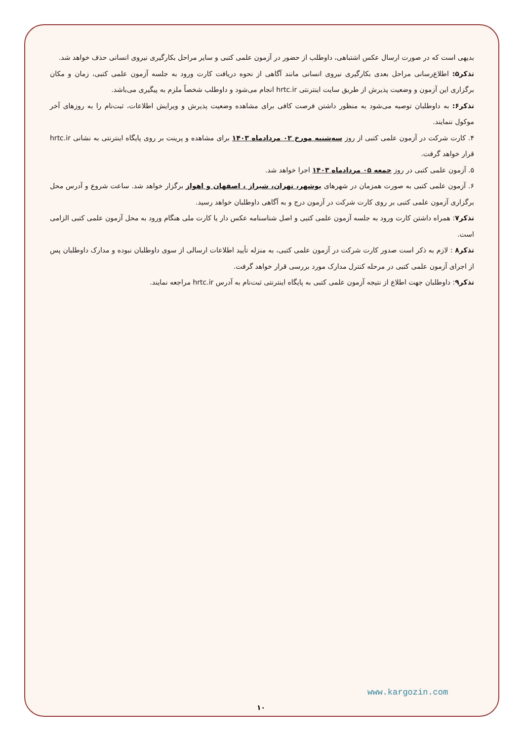بدیهی است که در صورت ارسال عکس اشتباهی، داوطلب از حضور در آزمون علمی کتبی و سایر مراحل بکارگیری نیروی انسانی حذف خواهد شد.
تذکر۵: اطلاع‌رسانی مراحل بعدی بکارگیری نیروی انسانی مانند آگاهی از نحوه دریافت کارت ورود به جلسه آزمون علمی کتبی، زمان و مکان برگزاری این آزمون و وضعیت پذیرش از طریق سایت اینترنتی hrtc.ir انجام می‌شود و داوطلب شخصاً ملزم به پیگیری می‌باشد.
تذکر۶: به داوطلبان توصیه می‌شود به منظور داشتن فرصت کافی برای مشاهده وضعیت پذیرش و ویرایش اطلاعات، ثبت‌نام را به روزهای آخر موکول ننمایند.
۴. کارت شرکت در آزمون علمی کتبی از روز سه‌شنبه مورخ ۰۲ مردادماه ۱۴۰۳ برای مشاهده و پرینت بر روی پایگاه اینترنتی به نشانی hrtc.ir قرار خواهد گرفت.
۵. آزمون علمی کتبی در روز جمعه ۰۵ مردادماه ۱۴۰۳ اجرا خواهد شد.
۶. آزمون علمی کتبی به صورت همزمان در شهرهای بوشهر، تهران، شیراز ، اصفهان و اهواز برگزار خواهد شد. ساعت شروع و آدرس محل برگزاری آزمون علمی کتبی بر روی کارت شرکت در آزمون درج و به آگاهی داوطلبان خواهد رسید.
تذکر۷: همراه داشتن کارت ورود به جلسه آزمون علمی کتبی و اصل شناسنامه عکس دار یا کارت ملی هنگام ورود به محل آزمون علمی کتبی الزامی است.
تذکر۸ : لازم به ذکر است صدور کارت شرکت در آزمون علمی کتبی، به منزله تأیید اطلاعات ارسالی از سوی داوطلبان نبوده و مدارک داوطلبان پس از اجرای آزمون علمی کتبی در مرحله کنترل مدارک مورد بررسی قرار خواهد گرفت.
تذکر۹: داوطلبان جهت اطلاع از نتیجه آزمون علمی کتبی به پایگاه اینترنتی ثبت‌نام به آدرس hrtc.ir مراجعه نمایند.
www.kargozin.com
۱۰